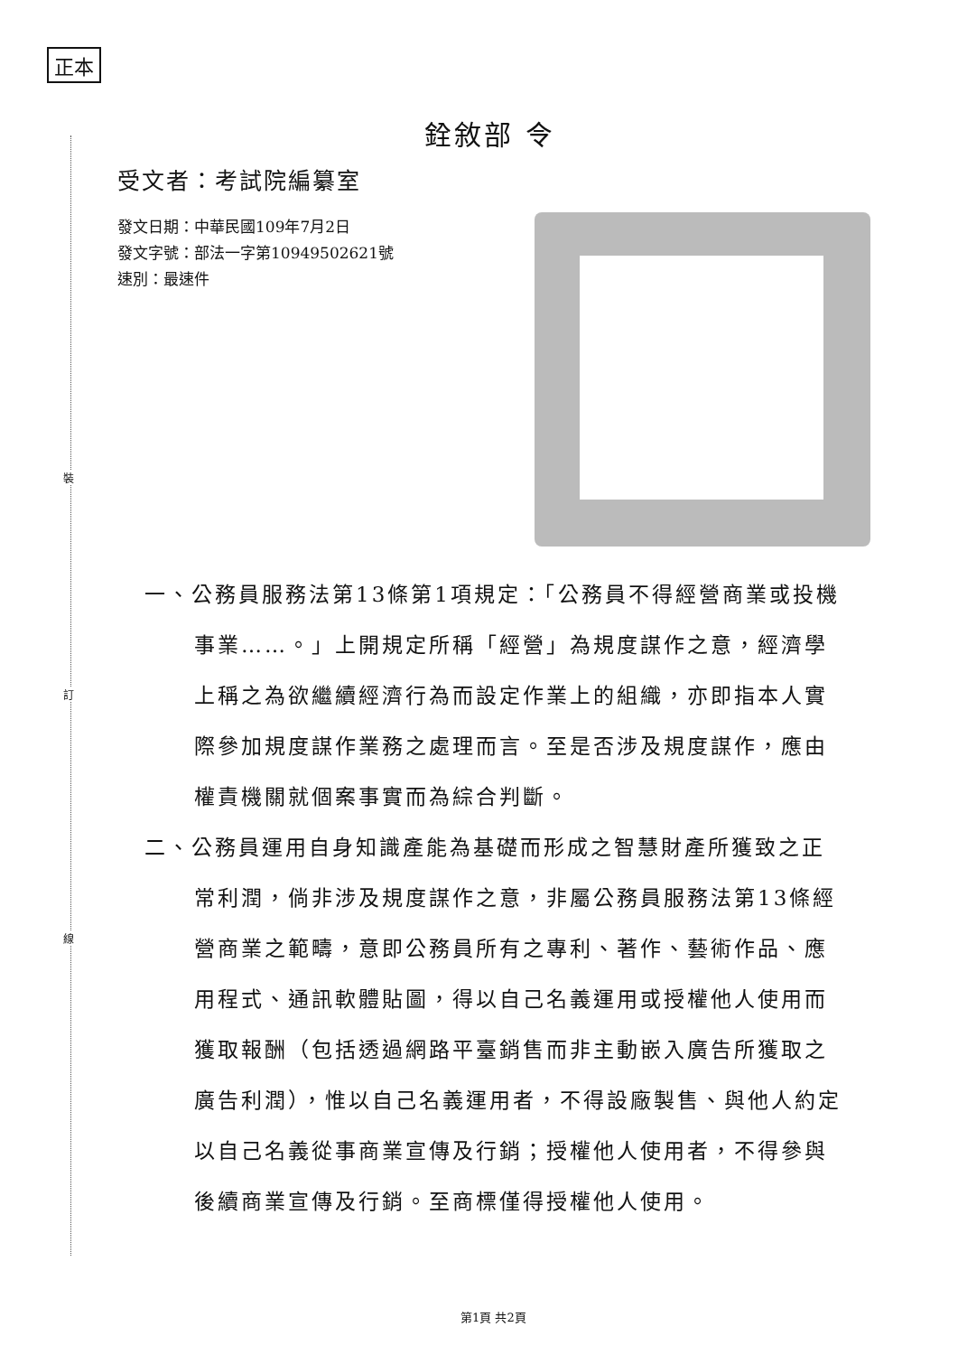正本
裝
訂
線
銓敘部 令
受文者：考試院編纂室
發文日期：中華民國109年7月2日
發文字號：部法一字第10949502621號
速別：最速件
一、公務員服務法第13條第1項規定：「公務員不得經營商業或投機事業……。」上開規定所稱「經營」為規度謀作之意，經濟學上稱之為欲繼續經濟行為而設定作業上的組織，亦即指本人實際參加規度謀作業務之處理而言。至是否涉及規度謀作，應由權責機關就個案事實而為綜合判斷。
二、公務員運用自身知識產能為基礎而形成之智慧財產所獲致之正常利潤，倘非涉及規度謀作之意，非屬公務員服務法第13條經營商業之範疇，意即公務員所有之專利、著作、藝術作品、應用程式、通訊軟體貼圖，得以自己名義運用或授權他人使用而獲取報酬（包括透過網路平臺銷售而非主動嵌入廣告所獲取之廣告利潤），惟以自己名義運用者，不得設廠製售、與他人約定以自己名義從事商業宣傳及行銷；授權他人使用者，不得參與後續商業宣傳及行銷。至商標僅得授權他人使用。
第1頁 共2頁